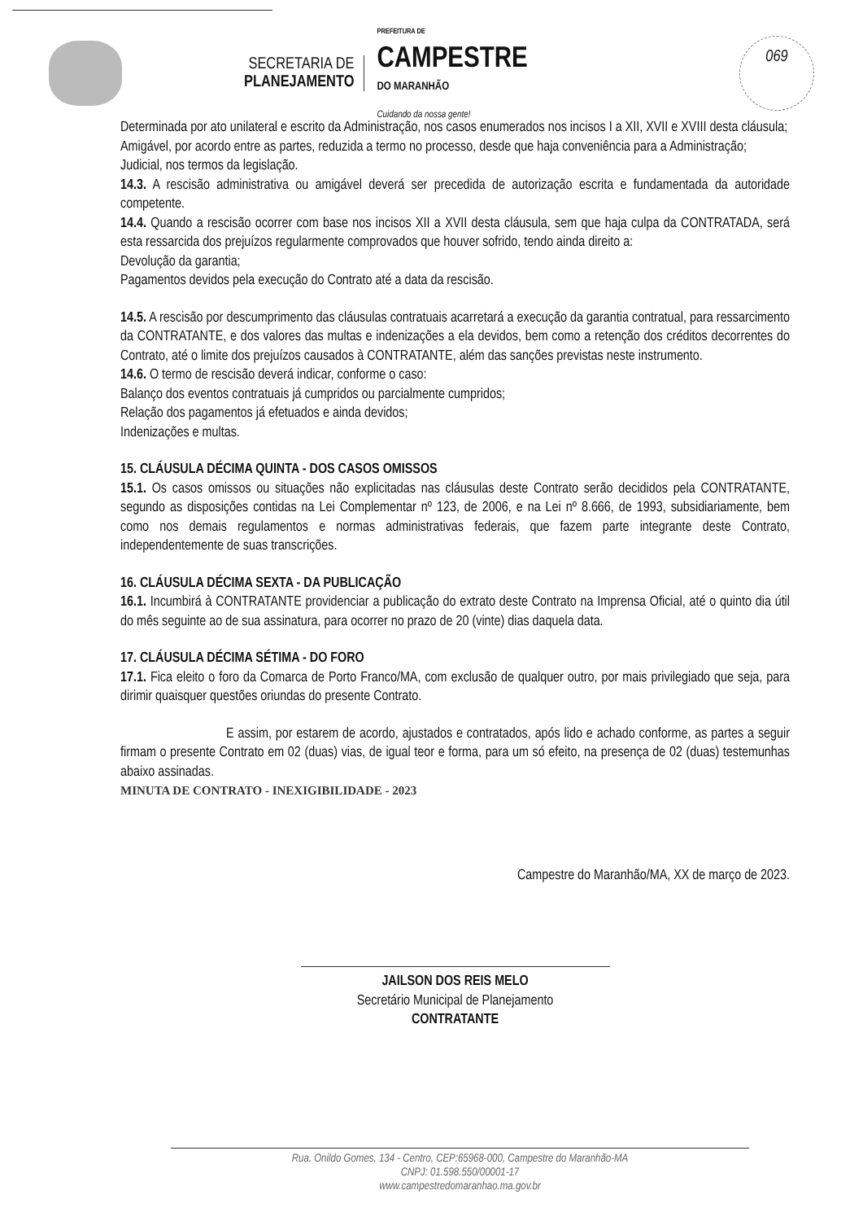SECRETARIA DE
PLANEJAMENTO
PREFEITURA DE
CAMPESTRE
DO MARANHÃO
Cuidando da nossa gente!
069
Determinada por ato unilateral e escrito da Administração, nos casos enumerados nos incisos I a XII, XVII e XVIII desta cláusula;
Amigável, por acordo entre as partes, reduzida a termo no processo, desde que haja conveniência para a Administração;
Judicial, nos termos da legislação.
14.3. A rescisão administrativa ou amigável deverá ser precedida de autorização escrita e fundamentada da autoridade competente.
14.4. Quando a rescisão ocorrer com base nos incisos XII a XVII desta cláusula, sem que haja culpa da CONTRATADA, será esta ressarcida dos prejuízos regularmente comprovados que houver sofrido, tendo ainda direito a:
Devolução da garantia;
Pagamentos devidos pela execução do Contrato até a data da rescisão.
14.5. A rescisão por descumprimento das cláusulas contratuais acarretará a execução da garantia contratual, para ressarcimento da CONTRATANTE, e dos valores das multas e indenizações a ela devidos, bem como a retenção dos créditos decorrentes do Contrato, até o limite dos prejuízos causados à CONTRATANTE, além das sanções previstas neste instrumento.
14.6. O termo de rescisão deverá indicar, conforme o caso:
Balanço dos eventos contratuais já cumpridos ou parcialmente cumpridos;
Relação dos pagamentos já efetuados e ainda devidos;
Indenizações e multas.
15. CLÁUSULA DÉCIMA QUINTA - DOS CASOS OMISSOS
15.1. Os casos omissos ou situações não explicitadas nas cláusulas deste Contrato serão decididos pela CONTRATANTE, segundo as disposições contidas na Lei Complementar nº 123, de 2006, e na Lei nº 8.666, de 1993, subsidiariamente, bem como nos demais regulamentos e normas administrativas federais, que fazem parte integrante deste Contrato, independentemente de suas transcrições.
16. CLÁUSULA DÉCIMA SEXTA - DA PUBLICAÇÃO
16.1. Incumbirá à CONTRATANTE providenciar a publicação do extrato deste Contrato na Imprensa Oficial, até o quinto dia útil do mês seguinte ao de sua assinatura, para ocorrer no prazo de 20 (vinte) dias daquela data.
17. CLÁUSULA DÉCIMA SÉTIMA - DO FORO
17.1. Fica eleito o foro da Comarca de Porto Franco/MA, com exclusão de qualquer outro, por mais privilegiado que seja, para dirimir quaisquer questões oriundas do presente Contrato.
E assim, por estarem de acordo, ajustados e contratados, após lido e achado conforme, as partes a seguir firmam o presente Contrato em 02 (duas) vias, de igual teor e forma, para um só efeito, na presença de 02 (duas) testemunhas abaixo assinadas.
MINUTA DE CONTRATO - INEXIGIBILIDADE - 2023
Campestre do Maranhão/MA, XX de março de 2023.
JAILSON DOS REIS MELO
Secretário Municipal de Planejamento
CONTRATANTE
Rua. Onildo Gomes, 134 - Centro, CEP:65968-000, Campestre do Maranhão-MA
CNPJ: 01.598.550/00001-17
www.campestredomaranhao.ma.gov.br